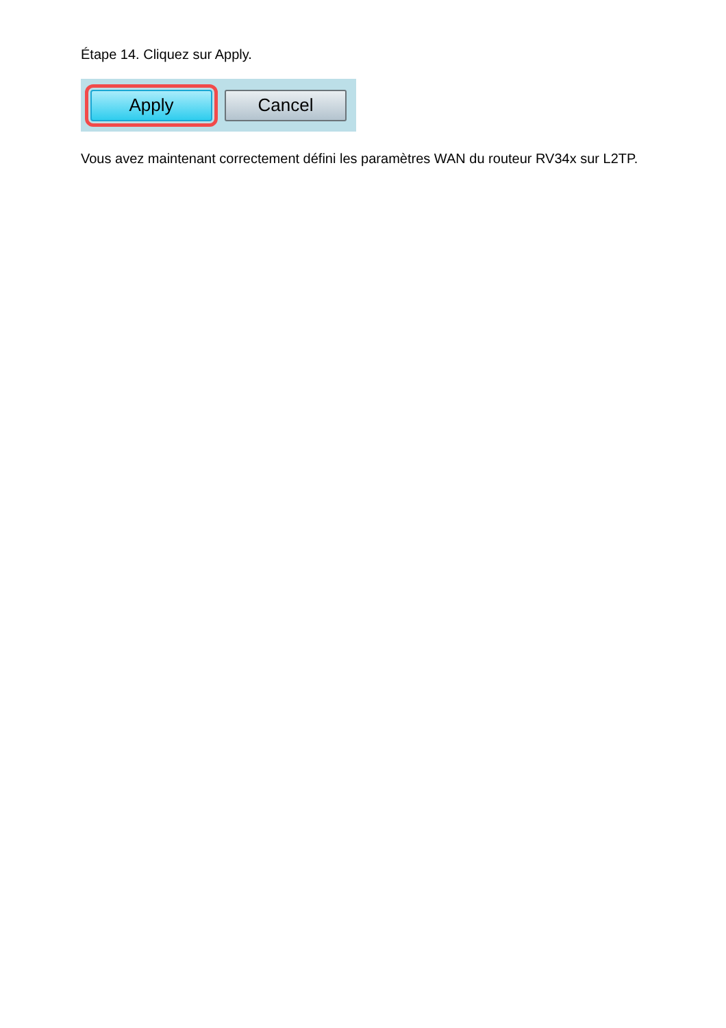Étape 14. Cliquez sur Apply.
Apply Cancel
Vous avez maintenant correctement défini les paramètres WAN du routeur RV34x sur L2TP.